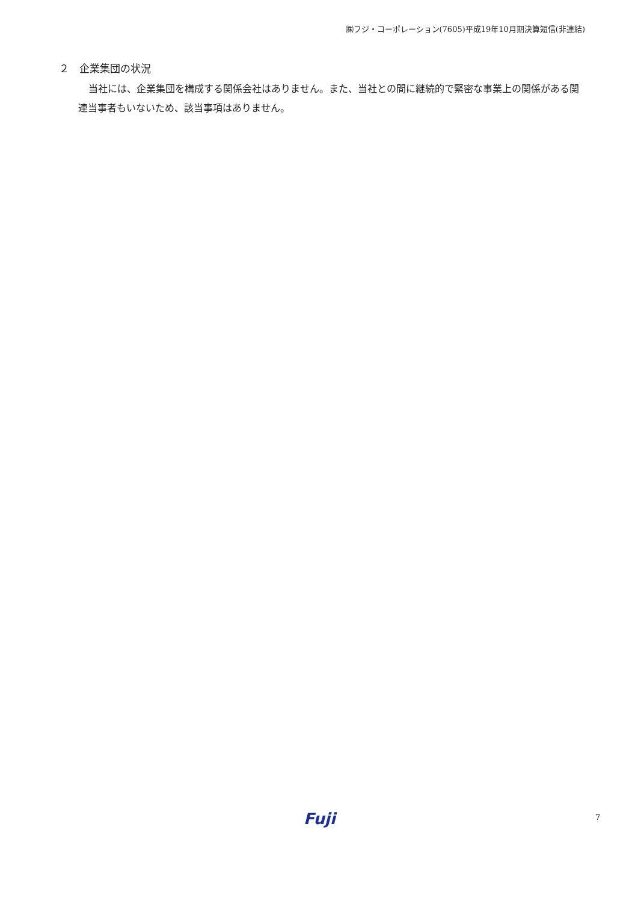㈱フジ・コーポレーション(7605)平成19年10月期決算短信(非連結)
２　企業集団の状況
当社には、企業集団を構成する関係会社はありません。また、当社との間に継続的で緊密な事業上の関係がある関連当事者もいないため、該当事項はありません。
Fuji 7